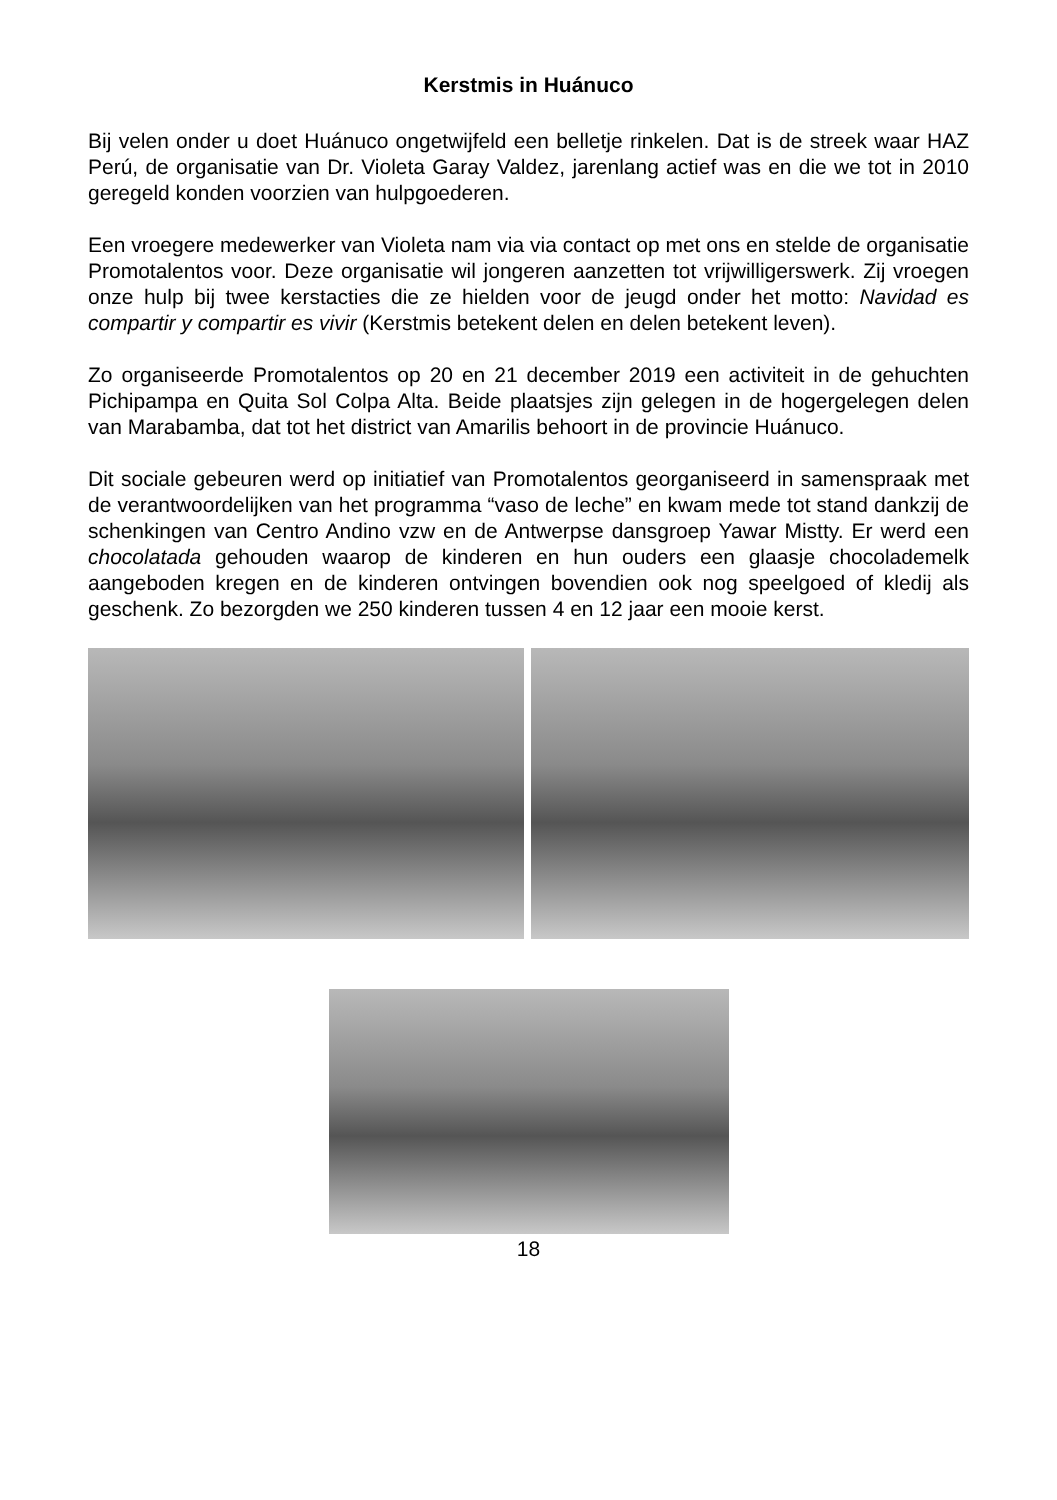Kerstmis in Huánuco
Bij velen onder u doet Huánuco ongetwijfeld een belletje rinkelen. Dat is de streek waar HAZ Perú, de organisatie van Dr. Violeta Garay Valdez, jarenlang actief was en die we tot in 2010 geregeld konden voorzien van hulpgoederen.
Een vroegere medewerker van Violeta nam via via contact op met ons en stelde de organisatie Promotalentos voor. Deze organisatie wil jongeren aanzetten tot vrijwilligerswerk. Zij vroegen onze hulp bij twee kerstacties die ze hielden voor de jeugd onder het motto: Navidad es compartir y compartir es vivir (Kerstmis betekent delen en delen betekent leven).
Zo organiseerde Promotalentos op 20 en 21 december 2019 een activiteit in de gehuchten Pichipampa en Quita Sol Colpa Alta. Beide plaatsjes zijn gelegen in de hogergelegen delen van Marabamba, dat tot het district van Amarilis behoort in de provincie Huánuco.
Dit sociale gebeuren werd op initiatief van Promotalentos georganiseerd in samenspraak met de verantwoordelijken van het programma “vaso de leche” en kwam mede tot stand dankzij de schenkingen van Centro Andino vzw en de Antwerpse dansgroep Yawar Mistty. Er werd een chocolatada gehouden waarop de kinderen en hun ouders een glaasje chocolademelk aangeboden kregen en de kinderen ontvingen bovendien ook nog speelgoed of kledij als geschenk. Zo bezorgden we 250 kinderen tussen 4 en 12 jaar een mooie kerst.
18